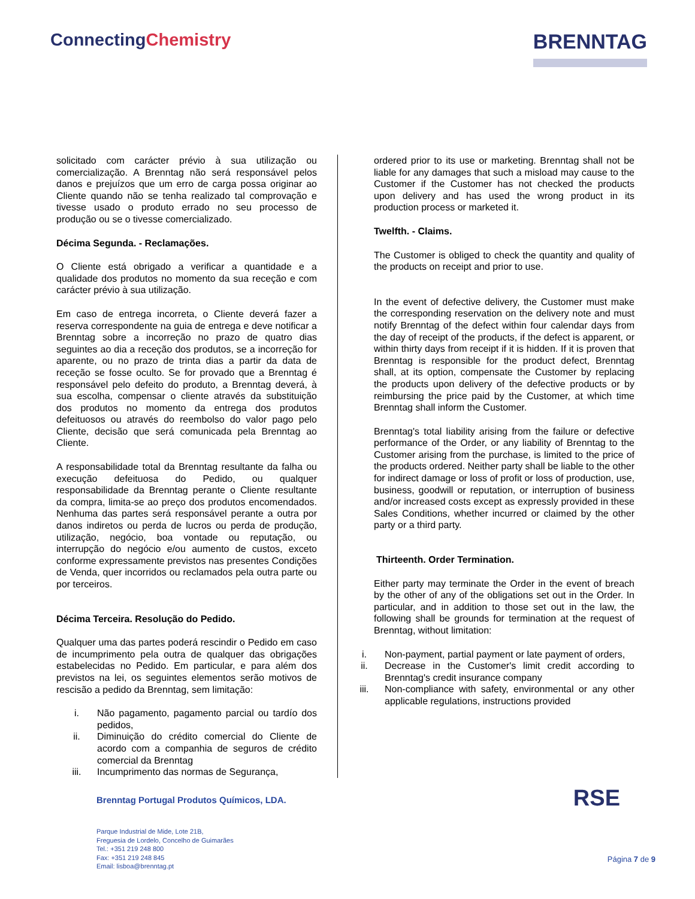ConnectingChemistry
BRENNTAG
solicitado com carácter prévio à sua utilização ou comercialização. A Brenntag não será responsável pelos danos e prejuízos que um erro de carga possa originar ao Cliente quando não se tenha realizado tal comprovação e tivesse usado o produto errado no seu processo de produção ou se o tivesse comercializado.
Décima Segunda. - Reclamações.
O Cliente está obrigado a verificar a quantidade e a qualidade dos produtos no momento da sua receção e com carácter prévio à sua utilização.
Em caso de entrega incorreta, o Cliente deverá fazer a reserva correspondente na guia de entrega e deve notificar a Brenntag sobre a incorreção no prazo de quatro dias seguintes ao dia a receção dos produtos, se a incorreção for aparente, ou no prazo de trinta dias a partir da data de receção se fosse oculto. Se for provado que a Brenntag é responsável pelo defeito do produto, a Brenntag deverá, à sua escolha, compensar o cliente através da substituição dos produtos no momento da entrega dos produtos defeituosos ou através do reembolso do valor pago pelo Cliente, decisão que será comunicada pela Brenntag ao Cliente.
A responsabilidade total da Brenntag resultante da falha ou execução defeituosa do Pedido, ou qualquer responsabilidade da Brenntag perante o Cliente resultante da compra, limita-se ao preço dos produtos encomendados. Nenhuma das partes será responsável perante a outra por danos indiretos ou perda de lucros ou perda de produção, utilização, negócio, boa vontade ou reputação, ou interrupção do negócio e/ou aumento de custos, exceto conforme expressamente previstos nas presentes Condições de Venda, quer incorridos ou reclamados pela outra parte ou por terceiros.
Décima Terceira. Resolução do Pedido.
Qualquer uma das partes poderá rescindir o Pedido em caso de incumprimento pela outra de qualquer das obrigações estabelecidas no Pedido. Em particular, e para além dos previstos na lei, os seguintes elementos serão motivos de rescisão a pedido da Brenntag, sem limitação:
i. Não pagamento, pagamento parcial ou tardío dos pedidos,
ii. Diminuição do crédito comercial do Cliente de acordo com a companhia de seguros de crédito comercial da Brenntag
iii. Incumprimento das normas de Segurança,
ordered prior to its use or marketing. Brenntag shall not be liable for any damages that such a misload may cause to the Customer if the Customer has not checked the products upon delivery and has used the wrong product in its production process or marketed it.
Twelfth. - Claims.
The Customer is obliged to check the quantity and quality of the products on receipt and prior to use.
In the event of defective delivery, the Customer must make the corresponding reservation on the delivery note and must notify Brenntag of the defect within four calendar days from the day of receipt of the products, if the defect is apparent, or within thirty days from receipt if it is hidden. If it is proven that Brenntag is responsible for the product defect, Brenntag shall, at its option, compensate the Customer by replacing the products upon delivery of the defective products or by reimbursing the price paid by the Customer, at which time Brenntag shall inform the Customer.
Brenntag's total liability arising from the failure or defective performance of the Order, or any liability of Brenntag to the Customer arising from the purchase, is limited to the price of the products ordered. Neither party shall be liable to the other for indirect damage or loss of profit or loss of production, use, business, goodwill or reputation, or interruption of business and/or increased costs except as expressly provided in these Sales Conditions, whether incurred or claimed by the other party or a third party.
Thirteenth. Order Termination.
Either party may terminate the Order in the event of breach by the other of any of the obligations set out in the Order. In particular, and in addition to those set out in the law, the following shall be grounds for termination at the request of Brenntag, without limitation:
i. Non-payment, partial payment or late payment of orders,
ii. Decrease in the Customer's limit credit according to Brenntag's credit insurance company
iii. Non-compliance with safety, environmental or any other applicable regulations, instructions provided
Brenntag Portugal Produtos Químicos, LDA.
Parque Industrial de Mide, Lote 21B,
Freguesia de Lordelo, Concelho de Guimarães
Tel.: +351 219 248 800
Fax: +351 219 248 845
Email: lisboa@brenntag.pt
RSE
Página 7 de 9